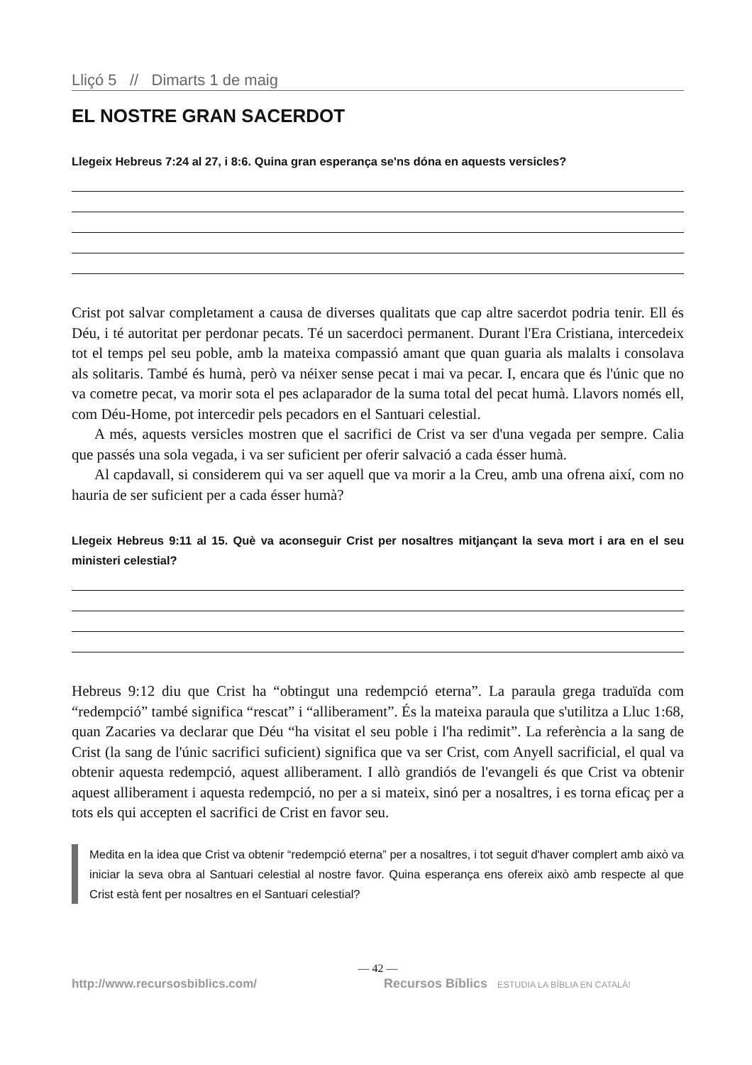Lliçó 5 // Dimarts 1 de maig
EL NOSTRE GRAN SACERDOT
Llegeix Hebreus 7:24 al 27, i 8:6. Quina gran esperança se'ns dóna en aquests versicles?
Crist pot salvar completament a causa de diverses qualitats que cap altre sacerdot podria tenir. Ell és Déu, i té autoritat per perdonar pecats. Té un sacerdoci permanent. Durant l'Era Cristiana, intercedeix tot el temps pel seu poble, amb la mateixa compassió amant que quan guaria als malalts i consolava als solitaris. També és humà, però va néixer sense pecat i mai va pecar. I, encara que és l'únic que no va cometre pecat, va morir sota el pes aclaparador de la suma total del pecat humà. Llavors només ell, com Déu-Home, pot intercedir pels pecadors en el Santuari celestial.
A més, aquests versicles mostren que el sacrifici de Crist va ser d'una vegada per sempre. Calia que passés una sola vegada, i va ser suficient per oferir salvació a cada ésser humà.
Al capdavall, si considerem qui va ser aquell que va morir a la Creu, amb una ofrena així, com no hauria de ser suficient per a cada ésser humà?
Llegeix Hebreus 9:11 al 15. Què va aconseguir Crist per nosaltres mitjançant la seva mort i ara en el seu ministeri celestial?
Hebreus 9:12 diu que Crist ha “obtingut una redempció eterna”. La paraula grega traduïda com “redempció” també significa “rescat” i “alliberament”. És la mateixa paraula que s'utilitza a Lluc 1:68, quan Zacaries va declarar que Déu “ha visitat el seu poble i l'ha redimit”. La referència a la sang de Crist (la sang de l'únic sacrifici suficient) significa que va ser Crist, com Anyell sacrificial, el qual va obtenir aquesta redempció, aquest alliberament. I allò grandiós de l'evangeli és que Crist va obtenir aquest alliberament i aquesta redempció, no per a si mateix, sinó per a nosaltres, i es torna eficaç per a tots els qui accepten el sacrifici de Crist en favor seu.
Medita en la idea que Crist va obtenir “redempció eterna” per a nosaltres, i tot seguit d'haver complert amb això va iniciar la seva obra al Santuari celestial al nostre favor. Quina esperança ens ofereix això amb respecte al que Crist està fent per nosaltres en el Santuari celestial?
— 42 —
http://www.recursosbiblics.com/ Recursos Bíblics ESTUDIA LA BÍBLIA EN CATALÀ!